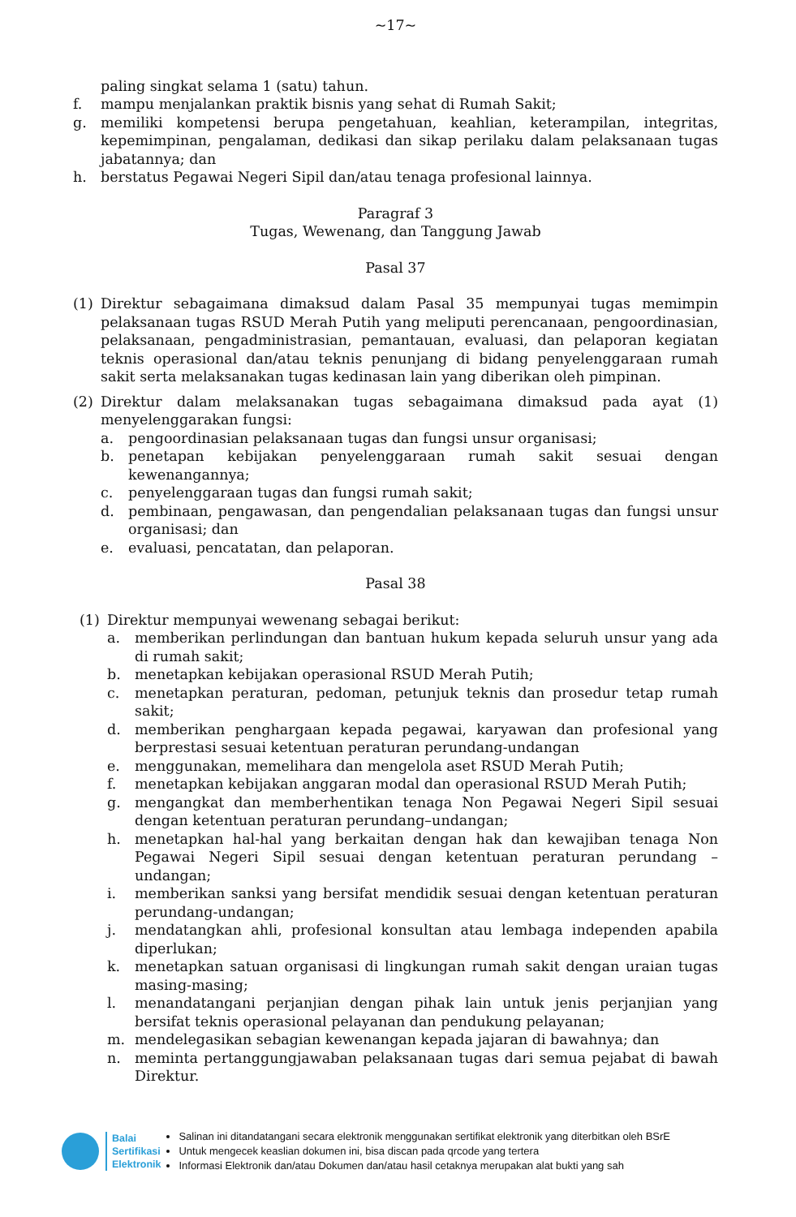~17~
paling singkat selama 1 (satu) tahun.
f. mampu menjalankan praktik bisnis yang sehat di Rumah Sakit;
g. memiliki kompetensi berupa pengetahuan, keahlian, keterampilan, integritas, kepemimpinan, pengalaman, dedikasi dan sikap perilaku dalam pelaksanaan tugas jabatannya; dan
h. berstatus Pegawai Negeri Sipil dan/atau tenaga profesional lainnya.
Paragraf 3
Tugas, Wewenang, dan Tanggung Jawab
Pasal 37
(1) Direktur sebagaimana dimaksud dalam Pasal 35 mempunyai tugas memimpin pelaksanaan tugas RSUD Merah Putih yang meliputi perencanaan, pengoordinasian, pelaksanaan, pengadministrasian, pemantauan, evaluasi, dan pelaporan kegiatan teknis operasional dan/atau teknis penunjang di bidang penyelenggaraan rumah sakit serta melaksanakan tugas kedinasan lain yang diberikan oleh pimpinan.
(2) Direktur dalam melaksanakan tugas sebagaimana dimaksud pada ayat (1) menyelenggarakan fungsi:
a. pengoordinasian pelaksanaan tugas dan fungsi unsur organisasi;
b. penetapan kebijakan penyelenggaraan rumah sakit sesuai dengan kewenangannya;
c. penyelenggaraan tugas dan fungsi rumah sakit;
d. pembinaan, pengawasan, dan pengendalian pelaksanaan tugas dan fungsi unsur organisasi; dan
e. evaluasi, pencatatan, dan pelaporan.
Pasal 38
(1) Direktur mempunyai wewenang sebagai berikut:
a. memberikan perlindungan dan bantuan hukum kepada seluruh unsur yang ada di rumah sakit;
b. menetapkan kebijakan operasional RSUD Merah Putih;
c. menetapkan peraturan, pedoman, petunjuk teknis dan prosedur tetap rumah sakit;
d. memberikan penghargaan kepada pegawai, karyawan dan profesional yang berprestasi sesuai ketentuan peraturan perundang-undangan
e. menggunakan, memelihara dan mengelola aset RSUD Merah Putih;
f. menetapkan kebijakan anggaran modal dan operasional RSUD Merah Putih;
g. mengangkat dan memberhentikan tenaga Non Pegawai Negeri Sipil sesuai dengan ketentuan peraturan perundang–undangan;
h. menetapkan hal-hal yang berkaitan dengan hak dan kewajiban tenaga Non Pegawai Negeri Sipil sesuai dengan ketentuan peraturan perundang – undangan;
i. memberikan sanksi yang bersifat mendidik sesuai dengan ketentuan peraturan perundang-undangan;
j. mendatangkan ahli, profesional konsultan atau lembaga independen apabila diperlukan;
k. menetapkan satuan organisasi di lingkungan rumah sakit dengan uraian tugas masing-masing;
l. menandatangani perjanjian dengan pihak lain untuk jenis perjanjian yang bersifat teknis operasional pelayanan dan pendukung pelayanan;
m. mendelegasikan sebagian kewenangan kepada jajaran di bawahnya; dan
n. meminta pertanggungjawaban pelaksanaan tugas dari semua pejabat di bawah Direktur.
Balai
Sertifikasi
Elektronik
Salinan ini ditandatangani secara elektronik menggunakan sertifikat elektronik yang diterbitkan oleh BSrE
Untuk mengecek keaslian dokumen ini, bisa discan pada qrcode yang tertera
Informasi Elektronik dan/atau Dokumen dan/atau hasil cetaknya merupakan alat bukti yang sah